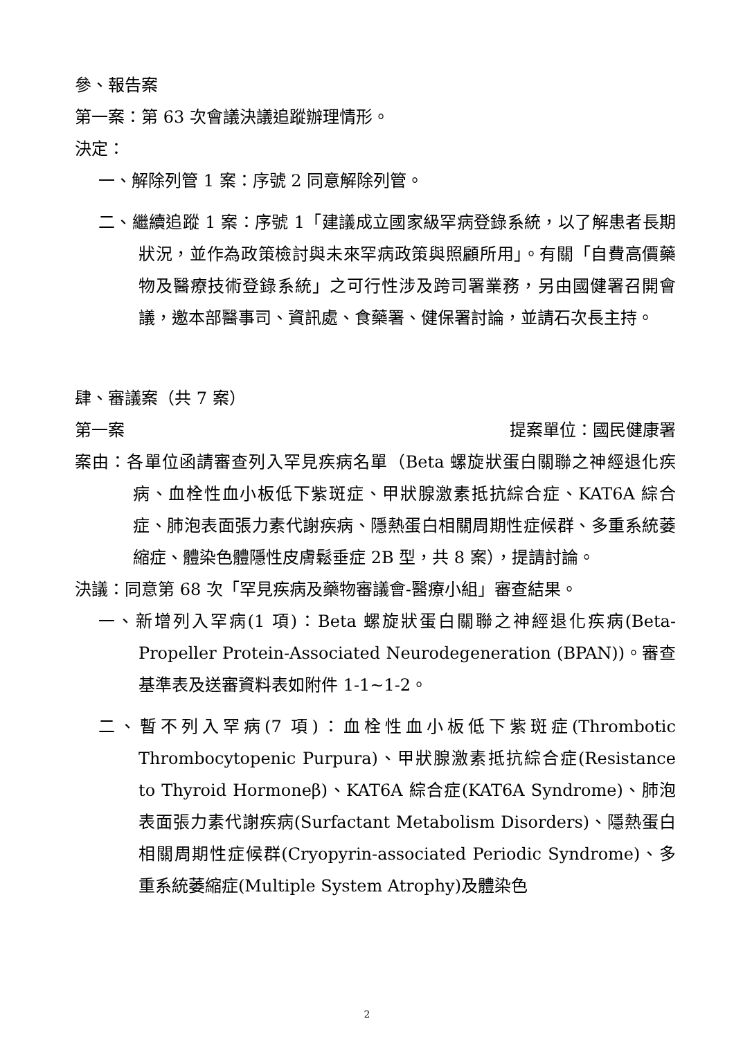參、報告案
第一案：第 63 次會議決議追蹤辦理情形。
決定：
一、解除列管 1 案：序號 2 同意解除列管。
二、繼續追蹤 1 案：序號 1「建議成立國家級罕病登錄系統，以了解患者長期狀況，並作為政策檢討與未來罕病政策與照顧所用」。有關「自費高價藥物及醫療技術登錄系統」之可行性涉及跨司署業務，另由國健署召開會議，邀本部醫事司、資訊處、食藥署、健保署討論，並請石次長主持。
肆、審議案（共 7 案）
第一案 提案單位：國民健康署
案由：各單位函請審查列入罕見疾病名單（Beta 螺旋狀蛋白關聯之神經退化疾病、血栓性血小板低下紫斑症、甲狀腺激素抵抗綜合症、KAT6A 綜合症、肺泡表面張力素代謝疾病、隱熱蛋白相關周期性症候群、多重系統萎縮症、體染色體隱性皮膚鬆垂症 2B 型，共 8 案），提請討論。
決議：同意第 68 次「罕見疾病及藥物審議會-醫療小組」審查結果。
一、新增列入罕病(1 項)：Beta 螺旋狀蛋白關聯之神經退化疾病(Beta-Propeller Protein-Associated Neurodegeneration (BPAN))。審查基準表及送審資料表如附件 1-1~1-2。
二、暫不列入罕病(7 項)：血栓性血小板低下紫斑症(Thrombotic Thrombocytopenic Purpura)、甲狀腺激素抵抗綜合症(Resistance to Thyroid Hormoneβ)、KAT6A 綜合症(KAT6A Syndrome)、肺泡表面張力素代謝疾病(Surfactant Metabolism Disorders)、隱熱蛋白相關周期性症候群(Cryopyrin-associated Periodic Syndrome)、多重系統萎縮症(Multiple System Atrophy)及體染色
2